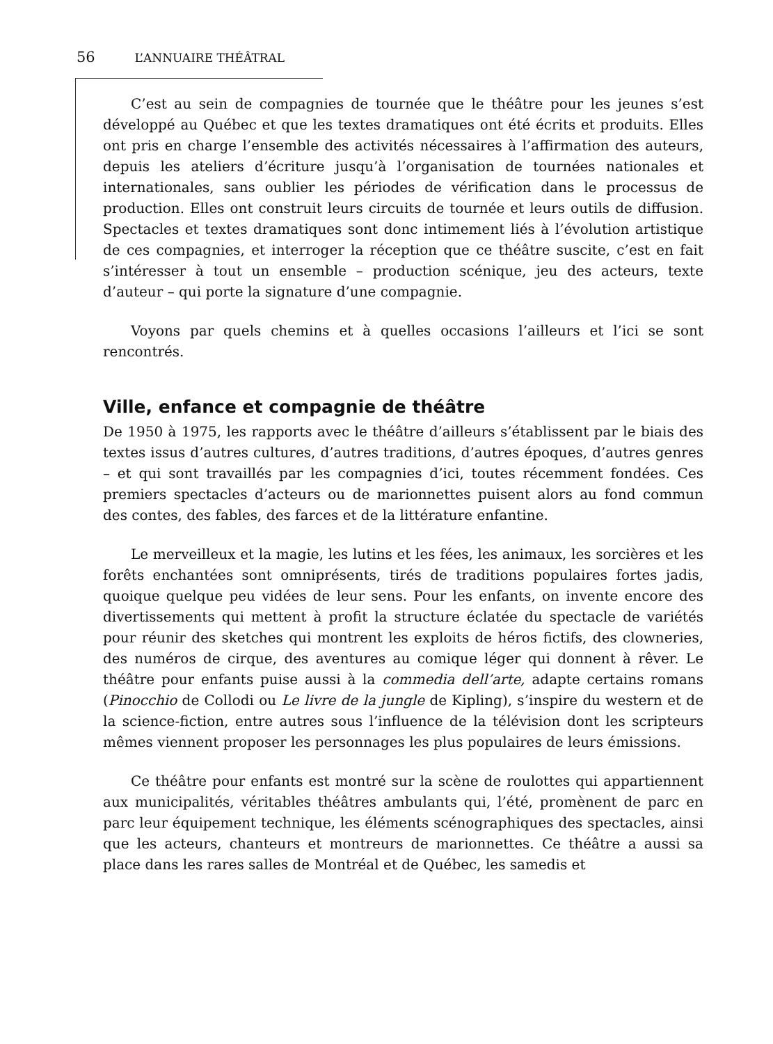56 L’ANNUAIRE THÉÂTRAL
C’est au sein de compagnies de tournée que le théâtre pour les jeunes s’est développé au Québec et que les textes dramatiques ont été écrits et produits. Elles ont pris en charge l’ensemble des activités nécessaires à l’affirmation des auteurs, depuis les ateliers d’écriture jusqu’à l’organisation de tournées nationales et internationales, sans oublier les périodes de vérification dans le processus de production. Elles ont construit leurs circuits de tournée et leurs outils de diffusion. Spectacles et textes dramatiques sont donc intimement liés à l’évolution artistique de ces compagnies, et interroger la réception que ce théâtre suscite, c’est en fait s’intéresser à tout un ensemble – production scénique, jeu des acteurs, texte d’auteur – qui porte la signature d’une compagnie.
Voyons par quels chemins et à quelles occasions l’ailleurs et l’ici se sont rencontrés.
Ville, enfance et compagnie de théâtre
De 1950 à 1975, les rapports avec le théâtre d’ailleurs s’établissent par le biais des textes issus d’autres cultures, d’autres traditions, d’autres époques, d’autres genres – et qui sont travaillés par les compagnies d’ici, toutes récemment fondées. Ces premiers spectacles d’acteurs ou de marionnettes puisent alors au fond commun des contes, des fables, des farces et de la littérature enfantine.
Le merveilleux et la magie, les lutins et les fées, les animaux, les sorcières et les forêts enchantées sont omniprésents, tirés de traditions populaires fortes jadis, quoique quelque peu vidées de leur sens. Pour les enfants, on invente encore des divertissements qui mettent à profit la structure éclatée du spectacle de variétés pour réunir des sketches qui montrent les exploits de héros fictifs, des clowneries, des numéros de cirque, des aventures au comique léger qui donnent à rêver. Le théâtre pour enfants puise aussi à la commedia dell’arte, adapte certains romans (Pinocchio de Collodi ou Le livre de la jungle de Kipling), s’inspire du western et de la science-fiction, entre autres sous l’influence de la télévision dont les scripteurs mêmes viennent proposer les personnages les plus populaires de leurs émissions.
Ce théâtre pour enfants est montré sur la scène de roulottes qui appartiennent aux municipalités, véritables théâtres ambulants qui, l’été, promènent de parc en parc leur équipement technique, les éléments scénographiques des spectacles, ainsi que les acteurs, chanteurs et montreurs de marionnettes. Ce théâtre a aussi sa place dans les rares salles de Montréal et de Québec, les samedis et